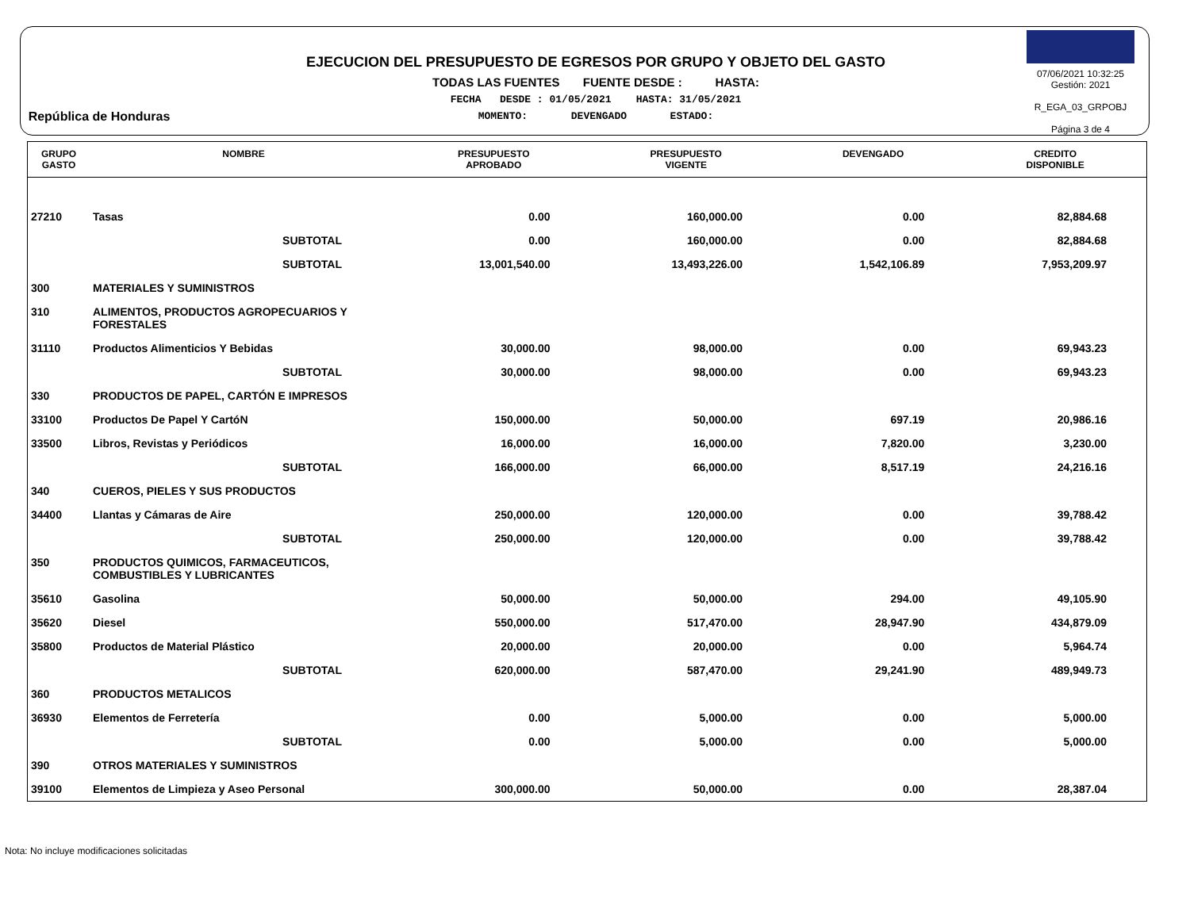República de Honduras
EJECUCION DEL PRESUPUESTO DE EGRESOS POR GRUPO Y OBJETO DEL GASTO
TODAS LAS FUENTES FUENTE DESDE : HASTA:
FECHA DESDE : 01/05/2021 HASTA: 31/05/2021
MOMENTO: DEVENGADO ESTADO:
07/06/2021 10:32:25
Gestión: 2021
R_EGA_03_GRPOBJ
Página 3 de 4
| GRUPO GASTO | NOMBRE | PRESUPUESTO APROBADO | PRESUPUESTO VIGENTE | DEVENGADO | CREDITO DISPONIBLE |
| --- | --- | --- | --- | --- | --- |
| 27210 | Tasas | 0.00 | 160,000.00 | 0.00 | 82,884.68 |
| | SUBTOTAL | 0.00 | 160,000.00 | 0.00 | 82,884.68 |
| | SUBTOTAL | 13,001,540.00 | 13,493,226.00 | 1,542,106.89 | 7,953,209.97 |
| 300 | MATERIALES Y SUMINISTROS | | | | |
| 310 | ALIMENTOS, PRODUCTOS AGROPECUARIOS Y FORESTALES | | | | |
| 31110 | Productos Alimenticios Y Bebidas | 30,000.00 | 98,000.00 | 0.00 | 69,943.23 |
| | SUBTOTAL | 30,000.00 | 98,000.00 | 0.00 | 69,943.23 |
| 330 | PRODUCTOS DE PAPEL, CARTÓN E IMPRESOS | | | | |
| 33100 | Productos De Papel Y CartóN | 150,000.00 | 50,000.00 | 697.19 | 20,986.16 |
| 33500 | Libros, Revistas y Periódicos | 16,000.00 | 16,000.00 | 7,820.00 | 3,230.00 |
| | SUBTOTAL | 166,000.00 | 66,000.00 | 8,517.19 | 24,216.16 |
| 340 | CUEROS, PIELES Y SUS PRODUCTOS | | | | |
| 34400 | Llantas y Cámaras de Aire | 250,000.00 | 120,000.00 | 0.00 | 39,788.42 |
| | SUBTOTAL | 250,000.00 | 120,000.00 | 0.00 | 39,788.42 |
| 350 | PRODUCTOS QUIMICOS, FARMACEUTICOS, COMBUSTIBLES Y LUBRICANTES | | | | |
| 35610 | Gasolina | 50,000.00 | 50,000.00 | 294.00 | 49,105.90 |
| 35620 | Diesel | 550,000.00 | 517,470.00 | 28,947.90 | 434,879.09 |
| 35800 | Productos de Material Plástico | 20,000.00 | 20,000.00 | 0.00 | 5,964.74 |
| | SUBTOTAL | 620,000.00 | 587,470.00 | 29,241.90 | 489,949.73 |
| 360 | PRODUCTOS METALICOS | | | | |
| 36930 | Elementos de Ferretería | 0.00 | 5,000.00 | 0.00 | 5,000.00 |
| | SUBTOTAL | 0.00 | 5,000.00 | 0.00 | 5,000.00 |
| 390 | OTROS MATERIALES Y SUMINISTROS | | | | |
| 39100 | Elementos de Limpieza y Aseo Personal | 300,000.00 | 50,000.00 | 0.00 | 28,387.04 |
Nota: No incluye modificaciones solicitadas